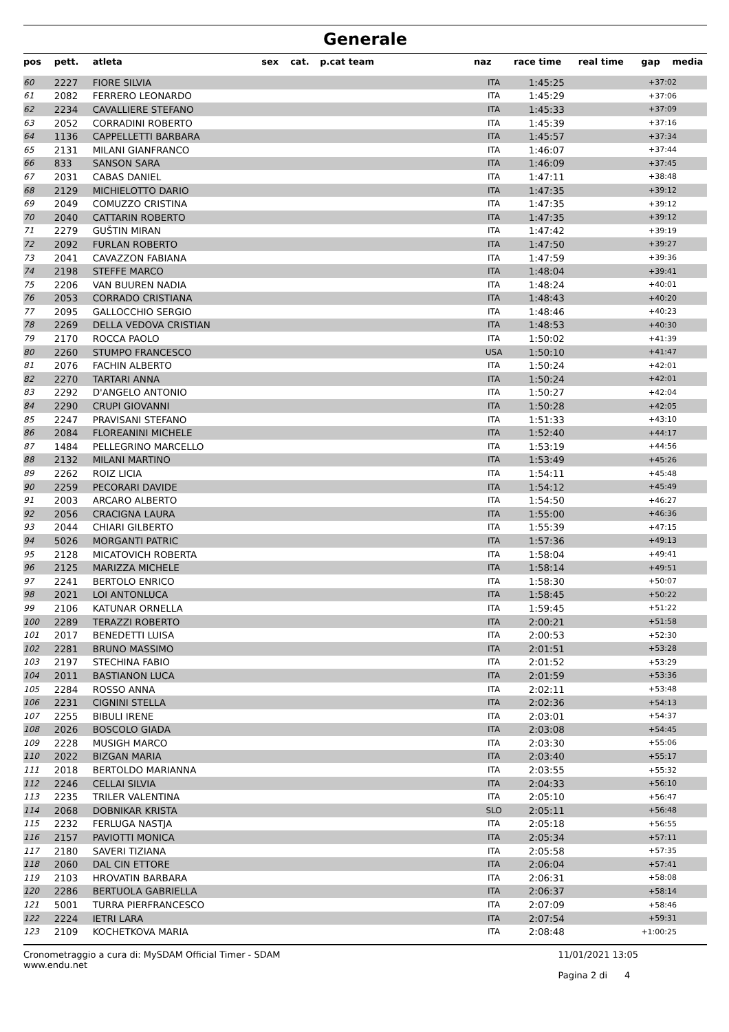Generale
| pos | pett. | atleta | sex | cat. | p.cat team | naz | race time | real time | gap | media |
| --- | --- | --- | --- | --- | --- | --- | --- | --- | --- | --- |
| 60 | 2227 | FIORE SILVIA | | | | ITA | 1:45:25 | | +37:02 | |
| 61 | 2082 | FERRERO LEONARDO | | | | ITA | 1:45:29 | | +37:06 | |
| 62 | 2234 | CAVALLIERE STEFANO | | | | ITA | 1:45:33 | | +37:09 | |
| 63 | 2052 | CORRADINI ROBERTO | | | | ITA | 1:45:39 | | +37:16 | |
| 64 | 1136 | CAPPELLETTI BARBARA | | | | ITA | 1:45:57 | | +37:34 | |
| 65 | 2131 | MILANI GIANFRANCO | | | | ITA | 1:46:07 | | +37:44 | |
| 66 | 833 | SANSON SARA | | | | ITA | 1:46:09 | | +37:45 | |
| 67 | 2031 | CABAS DANIEL | | | | ITA | 1:47:11 | | +38:48 | |
| 68 | 2129 | MICHIELOTTO DARIO | | | | ITA | 1:47:35 | | +39:12 | |
| 69 | 2049 | COMUZZO CRISTINA | | | | ITA | 1:47:35 | | +39:12 | |
| 70 | 2040 | CATTARIN ROBERTO | | | | ITA | 1:47:35 | | +39:12 | |
| 71 | 2279 | GUŠTIN MIRAN | | | | ITA | 1:47:42 | | +39:19 | |
| 72 | 2092 | FURLAN ROBERTO | | | | ITA | 1:47:50 | | +39:27 | |
| 73 | 2041 | CAVAZZON FABIANA | | | | ITA | 1:47:59 | | +39:36 | |
| 74 | 2198 | STEFFE MARCO | | | | ITA | 1:48:04 | | +39:41 | |
| 75 | 2206 | VAN BUUREN NADIA | | | | ITA | 1:48:24 | | +40:01 | |
| 76 | 2053 | CORRADO CRISTIANA | | | | ITA | 1:48:43 | | +40:20 | |
| 77 | 2095 | GALLOCCHIO SERGIO | | | | ITA | 1:48:46 | | +40:23 | |
| 78 | 2269 | DELLA VEDOVA CRISTIAN | | | | ITA | 1:48:53 | | +40:30 | |
| 79 | 2170 | ROCCA PAOLO | | | | ITA | 1:50:02 | | +41:39 | |
| 80 | 2260 | STUMPO FRANCESCO | | | | USA | 1:50:10 | | +41:47 | |
| 81 | 2076 | FACHIN ALBERTO | | | | ITA | 1:50:24 | | +42:01 | |
| 82 | 2270 | TARTARI ANNA | | | | ITA | 1:50:24 | | +42:01 | |
| 83 | 2292 | D'ANGELO ANTONIO | | | | ITA | 1:50:27 | | +42:04 | |
| 84 | 2290 | CRUPI GIOVANNI | | | | ITA | 1:50:28 | | +42:05 | |
| 85 | 2247 | PRAVISANI STEFANO | | | | ITA | 1:51:33 | | +43:10 | |
| 86 | 2084 | FLOREANINI MICHELE | | | | ITA | 1:52:40 | | +44:17 | |
| 87 | 1484 | PELLEGRINO MARCELLO | | | | ITA | 1:53:19 | | +44:56 | |
| 88 | 2132 | MILANI MARTINO | | | | ITA | 1:53:49 | | +45:26 | |
| 89 | 2262 | ROIZ LICIA | | | | ITA | 1:54:11 | | +45:48 | |
| 90 | 2259 | PECORARI DAVIDE | | | | ITA | 1:54:12 | | +45:49 | |
| 91 | 2003 | ARCARO ALBERTO | | | | ITA | 1:54:50 | | +46:27 | |
| 92 | 2056 | CRACIGNA LAURA | | | | ITA | 1:55:00 | | +46:36 | |
| 93 | 2044 | CHIARI GILBERTO | | | | ITA | 1:55:39 | | +47:15 | |
| 94 | 5026 | MORGANTI PATRIC | | | | ITA | 1:57:36 | | +49:13 | |
| 95 | 2128 | MICATOVICH ROBERTA | | | | ITA | 1:58:04 | | +49:41 | |
| 96 | 2125 | MARIZZA MICHELE | | | | ITA | 1:58:14 | | +49:51 | |
| 97 | 2241 | BERTOLO ENRICO | | | | ITA | 1:58:30 | | +50:07 | |
| 98 | 2021 | LOI ANTONLUCA | | | | ITA | 1:58:45 | | +50:22 | |
| 99 | 2106 | KATUNAR ORNELLA | | | | ITA | 1:59:45 | | +51:22 | |
| 100 | 2289 | TERAZZI ROBERTO | | | | ITA | 2:00:21 | | +51:58 | |
| 101 | 2017 | BENEDETTI LUISA | | | | ITA | 2:00:53 | | +52:30 | |
| 102 | 2281 | BRUNO MASSIMO | | | | ITA | 2:01:51 | | +53:28 | |
| 103 | 2197 | STECHINA FABIO | | | | ITA | 2:01:52 | | +53:29 | |
| 104 | 2011 | BASTIANON LUCA | | | | ITA | 2:01:59 | | +53:36 | |
| 105 | 2284 | ROSSO ANNA | | | | ITA | 2:02:11 | | +53:48 | |
| 106 | 2231 | CIGNINI STELLA | | | | ITA | 2:02:36 | | +54:13 | |
| 107 | 2255 | BIBULI IRENE | | | | ITA | 2:03:01 | | +54:37 | |
| 108 | 2026 | BOSCOLO GIADA | | | | ITA | 2:03:08 | | +54:45 | |
| 109 | 2228 | MUSIGH MARCO | | | | ITA | 2:03:30 | | +55:06 | |
| 110 | 2022 | BIZGAN MARIA | | | | ITA | 2:03:40 | | +55:17 | |
| 111 | 2018 | BERTOLDO MARIANNA | | | | ITA | 2:03:55 | | +55:32 | |
| 112 | 2246 | CELLAI SILVIA | | | | ITA | 2:04:33 | | +56:10 | |
| 113 | 2235 | TRILER VALENTINA | | | | ITA | 2:05:10 | | +56:47 | |
| 114 | 2068 | DOBNIKAR KRISTA | | | | SLO | 2:05:11 | | +56:48 | |
| 115 | 2232 | FERLUGA NASTJA | | | | ITA | 2:05:18 | | +56:55 | |
| 116 | 2157 | PAVIOTTI MONICA | | | | ITA | 2:05:34 | | +57:11 | |
| 117 | 2180 | SAVERI TIZIANA | | | | ITA | 2:05:58 | | +57:35 | |
| 118 | 2060 | DAL CIN ETTORE | | | | ITA | 2:06:04 | | +57:41 | |
| 119 | 2103 | HROVATIN BARBARA | | | | ITA | 2:06:31 | | +58:08 | |
| 120 | 2286 | BERTUOLA GABRIELLA | | | | ITA | 2:06:37 | | +58:14 | |
| 121 | 5001 | TURRA PIERFRANCESCO | | | | ITA | 2:07:09 | | +58:46 | |
| 122 | 2224 | IETRI LARA | | | | ITA | 2:07:54 | | +59:31 | |
| 123 | 2109 | KOCHETKOVA MARIA | | | | ITA | 2:08:48 | | +1:00:25 | |
Cronometraggio a cura di: MySDAM Official Timer - SDAM
www.endu.net
11/01/2021 13:05
Pagina 2 di 4